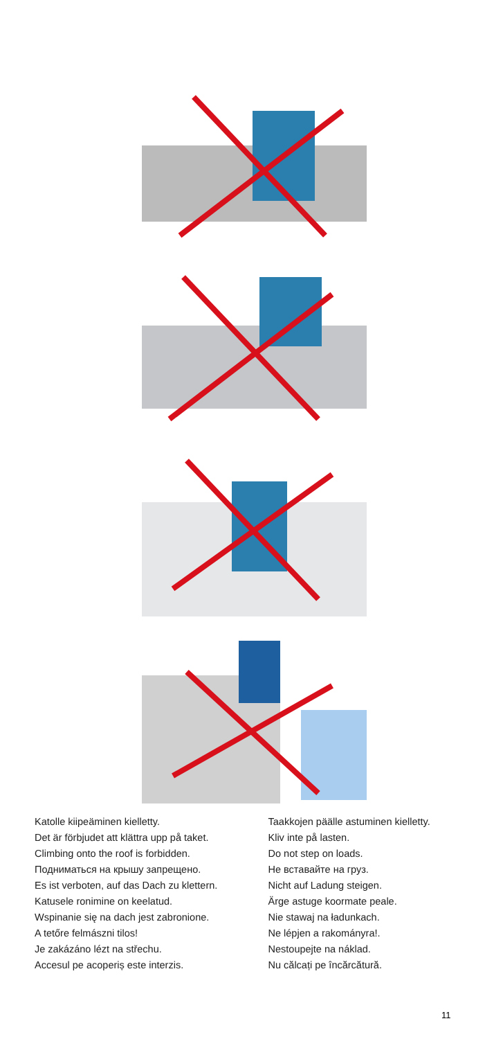Katolle kiipeäminen kielletty.
Det är förbjudet att klättra upp på taket.
Climbing onto the roof is forbidden.
Подниматься на крышу запрещено.
Es ist verboten, auf das Dach zu klettern.
Katusele ronimine on keelatud.
Wspinanie się na dach jest zabronione.
A tetőre felmászni tilos!
Je zakázáno lézt na střechu.
Accesul pe acoperiș este interzis.
Taakkojen päälle astuminen kielletty.
Kliv inte på lasten.
Do not step on loads.
Не вставайте на груз.
Nicht auf Ladung steigen.
Ärge astuge koormate peale.
Nie stawaj na ładunkach.
Ne lépjen a rakományra!.
Nestoupejte na náklad.
Nu călcați pe încărcătură.
11